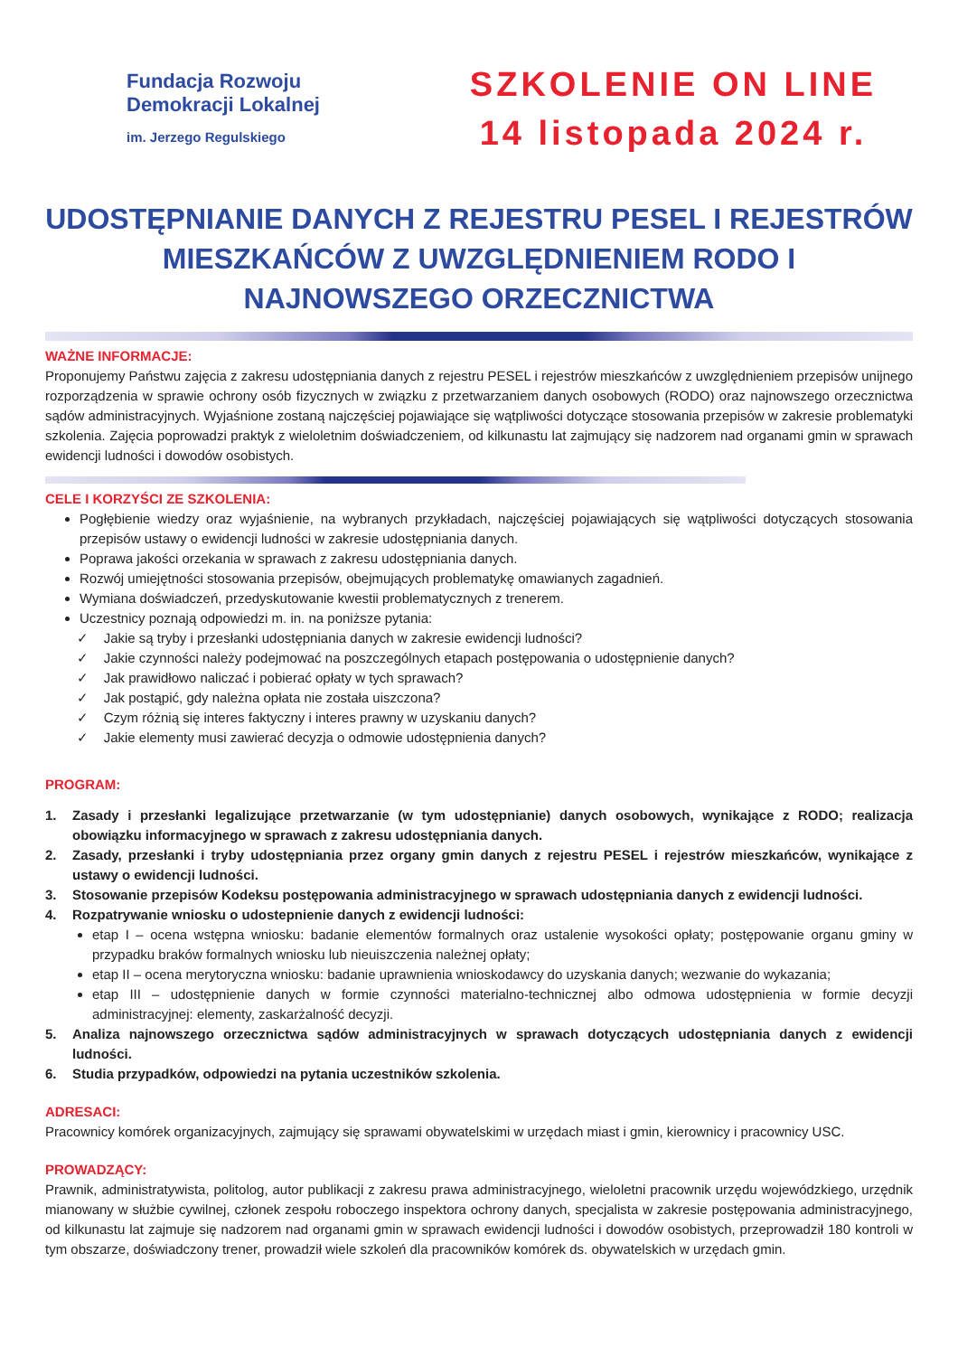Fundacja Rozwoju
Demokracji Lokalnej
im. Jerzego Regulskiego
SZKOLENIE ON LINE
14 listopada 2024 r.
UDOSTĘPNIANIE DANYCH Z REJESTRU PESEL I REJESTRÓW MIESZKAŃCÓW Z UWZGLĘDNIENIEM RODO I NAJNOWSZEGO ORZECZNICTWA
WAŻNE INFORMACJE:
Proponujemy Państwu zajęcia z zakresu udostępniania danych z rejestru PESEL i rejestrów mieszkańców z uwzględnieniem przepisów unijnego rozporządzenia w sprawie ochrony osób fizycznych w związku z przetwarzaniem danych osobowych (RODO) oraz najnowszego orzecznictwa sądów administracyjnych. Wyjaśnione zostaną najczęściej pojawiające się wątpliwości dotyczące stosowania przepisów w zakresie problematyki szkolenia. Zajęcia poprowadzi praktyk z wieloletnim doświadczeniem, od kilkunastu lat zajmujący się nadzorem nad organami gmin w sprawach ewidencji ludności i dowodów osobistych.
CELE I KORZYŚCI ZE SZKOLENIA:
Pogłębienie wiedzy oraz wyjaśnienie, na wybranych przykładach, najczęściej pojawiających się wątpliwości dotyczących stosowania przepisów ustawy o ewidencji ludności w zakresie udostępniania danych.
Poprawa jakości orzekania w sprawach z zakresu udostępniania danych.
Rozwój umiejętności stosowania przepisów, obejmujących problematykę omawianych zagadnień.
Wymiana doświadczeń, przedyskutowanie kwestii problematycznych z trenerem.
Uczestnicy poznają odpowiedzi m. in. na poniższe pytania:
✓ Jakie są tryby i przesłanki udostępniania danych w zakresie ewidencji ludności?
✓ Jakie czynności należy podejmować na poszczególnych etapach postępowania o udostępnienie danych?
✓ Jak prawidłowo naliczać i pobierać opłaty w tych sprawach?
✓ Jak postąpić, gdy należna opłata nie została uiszczona?
✓ Czym różnią się interes faktyczny i interes prawny w uzyskaniu danych?
✓ Jakie elementy musi zawierać decyzja o odmowie udostępnienia danych?
PROGRAM:
1. Zasady i przesłanki legalizujące przetwarzanie (w tym udostępnianie) danych osobowych, wynikające z RODO; realizacja obowiązku informacyjnego w sprawach z zakresu udostępniania danych.
2. Zasady, przesłanki i tryby udostępniania przez organy gmin danych z rejestru PESEL i rejestrów mieszkańców, wynikające z ustawy o ewidencji ludności.
3. Stosowanie przepisów Kodeksu postępowania administracyjnego w sprawach udostępniania danych z ewidencji ludności.
4. Rozpatrywanie wniosku o udostepnienie danych z ewidencji ludności:
etap I – ocena wstępna wniosku: badanie elementów formalnych oraz ustalenie wysokości opłaty; postępowanie organu gminy w przypadku braków formalnych wniosku lub nieuiszczenia należnej opłaty;
etap II – ocena merytoryczna wniosku: badanie uprawnienia wnioskodawcy do uzyskania danych; wezwanie do wykazania;
etap III – udostępnienie danych w formie czynności materialno-technicznej albo odmowa udostępnienia w formie decyzji administracyjnej: elementy, zaskarżalność decyzji.
5. Analiza najnowszego orzecznictwa sądów administracyjnych w sprawach dotyczących udostępniania danych z ewidencji ludności.
6. Studia przypadków, odpowiedzi na pytania uczestników szkolenia.
ADRESACI:
Pracownicy komórek organizacyjnych, zajmujący się sprawami obywatelskimi w urzędach miast i gmin, kierownicy i pracownicy USC.
PROWADZĄCY:
Prawnik, administratywista, politolog, autor publikacji z zakresu prawa administracyjnego, wieloletni pracownik urzędu wojewódzkiego, urzędnik mianowany w służbie cywilnej, członek zespołu roboczego inspektora ochrony danych, specjalista w zakresie postępowania administracyjnego, od kilkunastu lat zajmuje się nadzorem nad organami gmin w sprawach ewidencji ludności i dowodów osobistych, przeprowadził 180 kontroli w tym obszarze, doświadczony trener, prowadził wiele szkoleń dla pracowników komórek ds. obywatelskich w urzędach gmin.